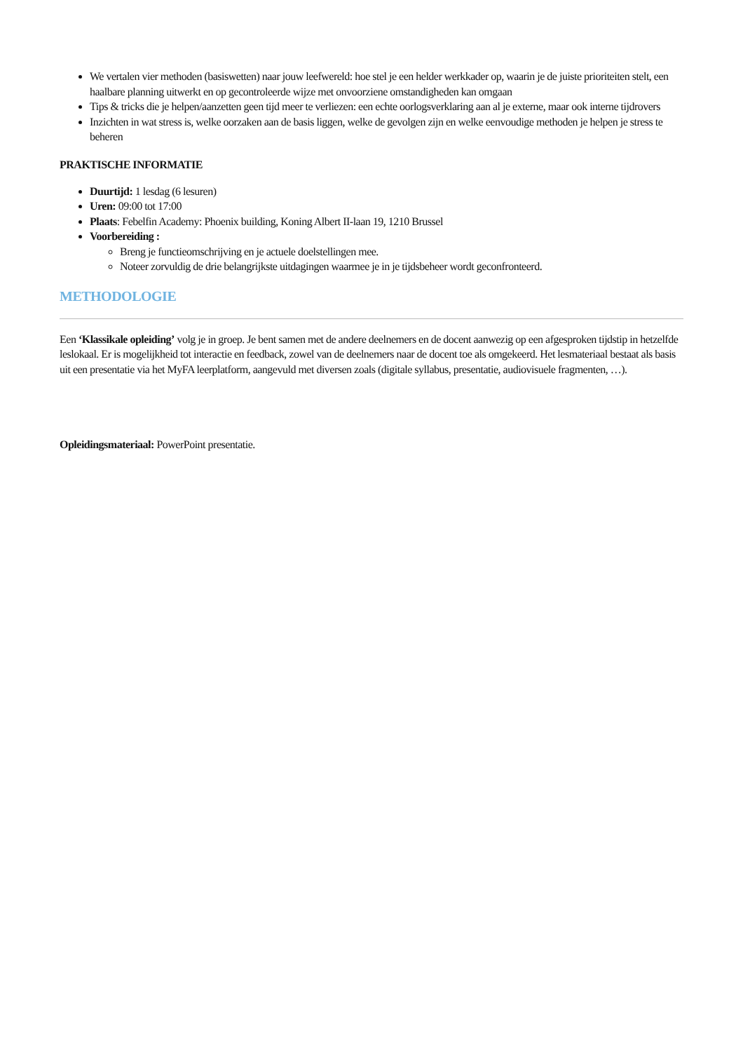We vertalen vier methoden (basiswetten) naar jouw leefwereld: hoe stel je een helder werkkader op, waarin je de juiste prioriteiten stelt, een haalbare planning uitwerkt en op gecontroleerde wijze met onvoorziene omstandigheden kan omgaan
Tips & tricks die je helpen/aanzetten geen tijd meer te verliezen: een echte oorlogsverklaring aan al je externe, maar ook interne tijdrovers
Inzichten in wat stress is, welke oorzaken aan de basis liggen, welke de gevolgen zijn en welke eenvoudige methoden je helpen je stress te beheren
PRAKTISCHE INFORMATIE
Duurtijd: 1 lesdag (6 lesuren)
Uren: 09:00 tot 17:00
Plaats: Febelfin Academy: Phoenix building, Koning Albert II-laan 19, 1210 Brussel
Voorbereiding :
Breng je functieomschrijving en je actuele doelstellingen mee.
Noteer zorvuldig de drie belangrijkste uitdagingen waarmee je in je tijdsbeheer wordt geconfronteerd.
METHODOLOGIE
Een ‘Klassikale opleiding’ volg je in groep. Je bent samen met de andere deelnemers en de docent aanwezig op een afgesproken tijdstip in hetzelfde leslokaal. Er is mogelijkheid tot interactie en feedback, zowel van de deelnemers naar de docent toe als omgekeerd. Het lesmateriaal bestaat als basis uit een presentatie via het MyFA leerplatform, aangevuld met diversen zoals (digitale syllabus, presentatie, audiovisuele fragmenten, …).
Opleidingsmateriaal: PowerPoint presentatie.